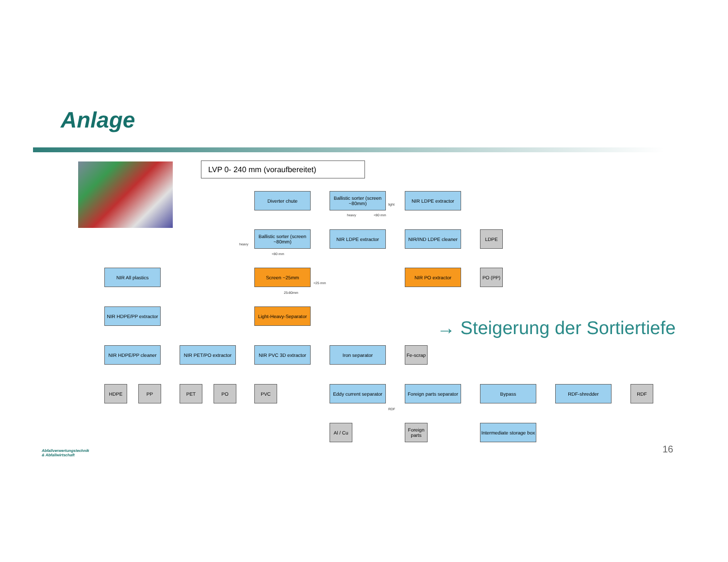Anlage
LVP 0- 240 mm (voraufbereitet)
Diverter chute
Ballistic sorter (screen ~80mm)
NIR LDPE extractor
Ballistic sorter (screen ~80mm)
NIR LDPE extractor
NIR/IND LDPE cleaner
LDPE
NIR All plastics Screen ~25mm NIR PO extractor PO (PP)
NIR HDPE/PP extractor
Light-Heavy-Separator
NIR HDPE/PP cleaner
NIR PET/PO extractor
NIR PVC 3D extractor
Iron separator
Fe-scrap
HDPE PP PET PO PVC
Eddy current separator
Foreign parts separator
Bypass RDF-shredder RDF
Al / Cu
Foreign parts
Intermediate storage box
light
heavy <80 mm
heavy
<80 mm
<25 mm
25-80mm
RDF
→ Steigerung der Sortiertiefe
16
Abfallverwertungstechnik
& Abfallwirtschaft